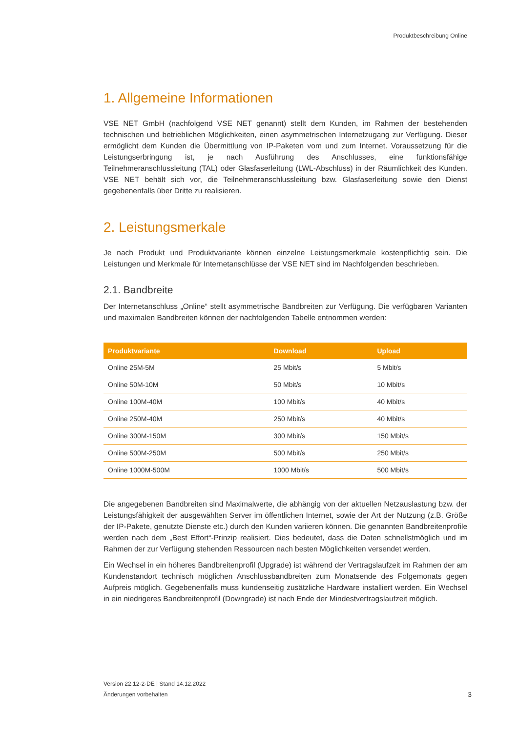Produktbeschreibung Online
1. Allgemeine Informationen
VSE NET GmbH (nachfolgend VSE NET genannt) stellt dem Kunden, im Rahmen der bestehenden technischen und betrieblichen Möglichkeiten, einen asymmetrischen Internetzugang zur Verfügung. Dieser ermöglicht dem Kunden die Übermittlung von IP-Paketen vom und zum Internet. Voraussetzung für die Leistungserbringung ist, je nach Ausführung des Anschlusses, eine funktionsfähige Teilnehmeranschlussleitung (TAL) oder Glasfaserleitung (LWL-Abschluss) in der Räumlichkeit des Kunden. VSE NET behält sich vor, die Teilnehmeranschlussleitung bzw. Glasfaserleitung sowie den Dienst gegebenenfalls über Dritte zu realisieren.
2. Leistungsmerkale
Je nach Produkt und Produktvariante können einzelne Leistungsmerkmale kostenpflichtig sein. Die Leistungen und Merkmale für Internetanschlüsse der VSE NET sind im Nachfolgenden beschrieben.
2.1. Bandbreite
Der Internetanschluss „Online“ stellt asymmetrische Bandbreiten zur Verfügung. Die verfügbaren Varianten und maximalen Bandbreiten können der nachfolgenden Tabelle entnommen werden:
| Produktvariante | Download | Upload |
| --- | --- | --- |
| Online 25M-5M | 25 Mbit/s | 5 Mbit/s |
| Online 50M-10M | 50 Mbit/s | 10 Mbit/s |
| Online 100M-40M | 100 Mbit/s | 40 Mbit/s |
| Online 250M-40M | 250 Mbit/s | 40 Mbit/s |
| Online 300M-150M | 300 Mbit/s | 150 Mbit/s |
| Online 500M-250M | 500 Mbit/s | 250 Mbit/s |
| Online 1000M-500M | 1000 Mbit/s | 500 Mbit/s |
Die angegebenen Bandbreiten sind Maximalwerte, die abhängig von der aktuellen Netzauslastung bzw. der Leistungsfähigkeit der ausgewählten Server im öffentlichen Internet, sowie der Art der Nutzung (z.B. Größe der IP-Pakete, genutzte Dienste etc.) durch den Kunden variieren können. Die genannten Bandbreitenprofile werden nach dem „Best Effort“-Prinzip realisiert. Dies bedeutet, dass die Daten schnellstmöglich und im Rahmen der zur Verfügung stehenden Ressourcen nach besten Möglichkeiten versendet werden.
Ein Wechsel in ein höheres Bandbreitenprofil (Upgrade) ist während der Vertragslaufzeit im Rahmen der am Kundenstandort technisch möglichen Anschlussbandbreiten zum Monatsende des Folgemonats gegen Aufpreis möglich. Gegebenenfalls muss kundenseitig zusätzliche Hardware installiert werden. Ein Wechsel in ein niedrigeres Bandbreitenprofil (Downgrade) ist nach Ende der Mindestvertragslaufzeit möglich.
Version 22.12-2-DE | Stand 14.12.2022
Änderungen vorbehalten
3